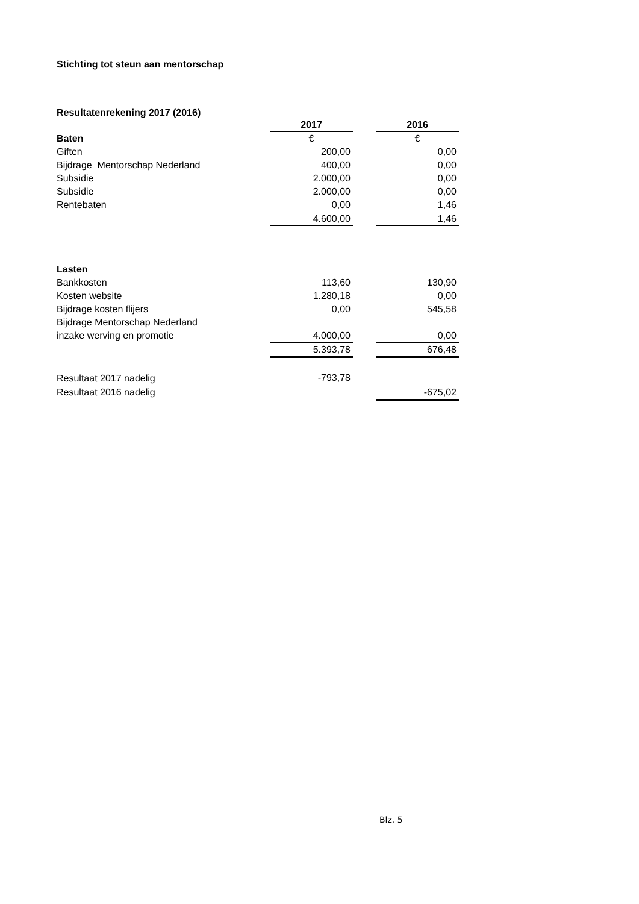Stichting tot steun aan mentorschap
Resultatenrekening 2017 (2016)
| | 2017 | | 2016 |
| Baten | € | | € |
| Giften | 200,00 | | 0,00 |
| Bijdrage Mentorschap Nederland | 400,00 | | 0,00 |
| Subsidie | 2.000,00 | | 0,00 |
| Subsidie | 2.000,00 | | 0,00 |
| Rentebaten | 0,00 | | 1,46 |
| | 4.600,00 | | 1,46 |
| Lasten | | | |
| Bankkosten | 113,60 | | 130,90 |
| Kosten website | 1.280,18 | | 0,00 |
| Bijdrage kosten flijers | 0,00 | | 545,58 |
| Bijdrage Mentorschap Nederland | | | |
| inzake werving en promotie | 4.000,00 | | 0,00 |
| | 5.393,78 | | 676,48 |
| Resultaat 2017 nadelig | -793,78 | | |
| Resultaat 2016 nadelig | | | -675,02 |
Blz. 5